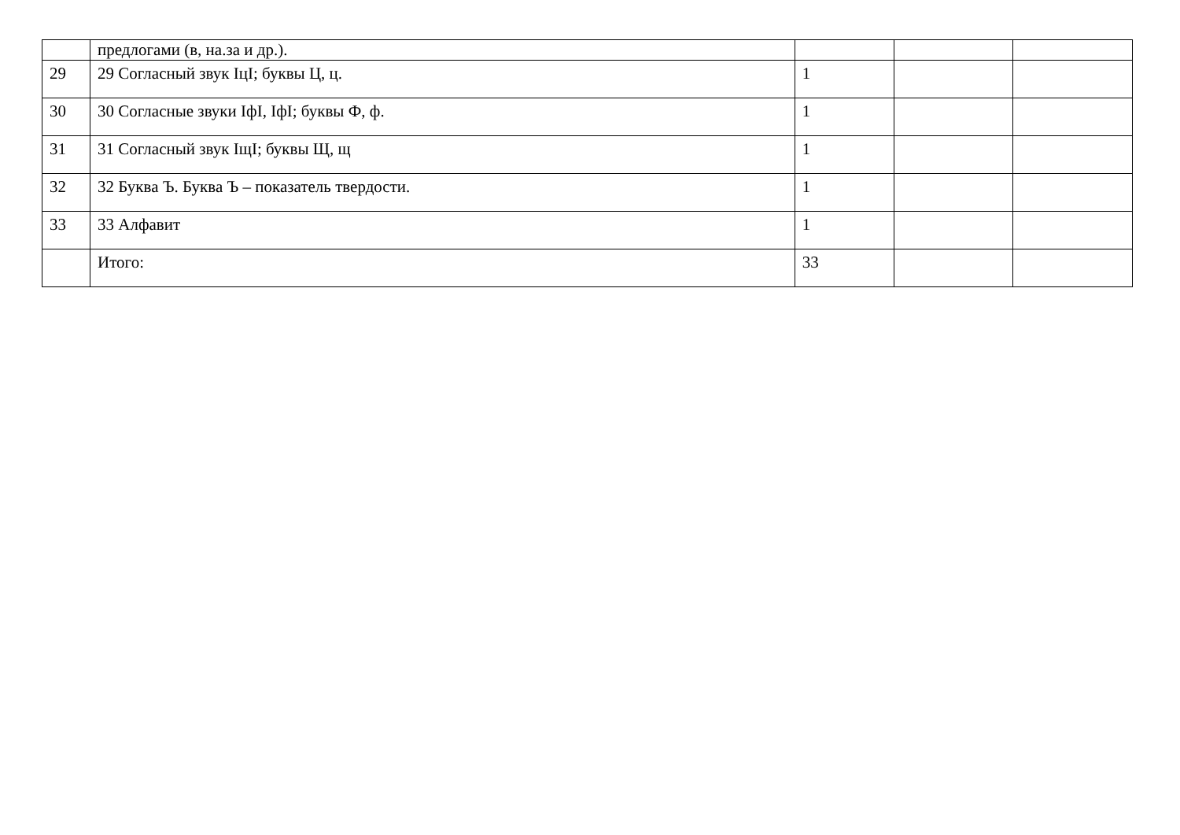| | предлогами (в, на.за и др.). | | | |
| 29 | 29 Согласный звук IцI; буквы Ц, ц. | 1 | | |
| 30 | 30 Согласные звуки IфI, IфI; буквы Ф, ф. | 1 | | |
| 31 | 31 Согласный звук IщI; буквы Щ, щ | 1 | | |
| 32 | 32 Буква Ъ. Буква Ъ – показатель твердости. | 1 | | |
| 33 | 33 Алфавит | 1 | | |
| | Итого: | 33 | | |